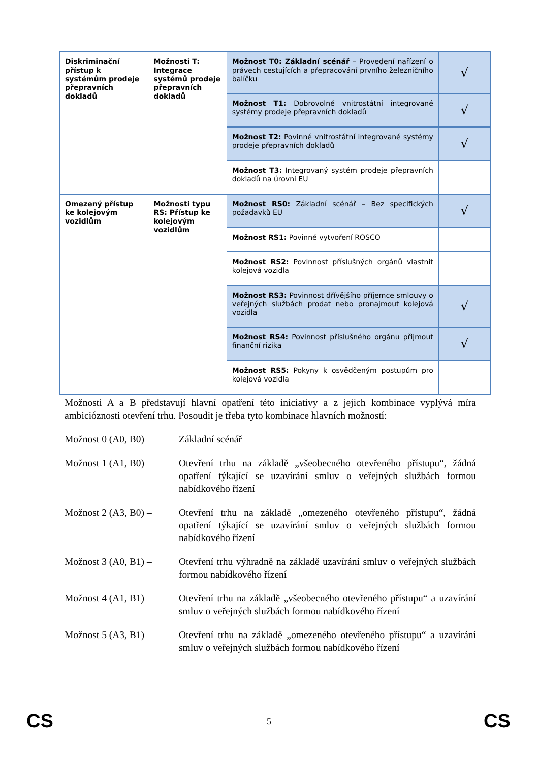| Diskriminační přístup k systémům prodeje přepravních dokladů | Možnosti T: Integrace systémů prodeje přepravních dokladů | Možnost T0: Základní scénář – Provedení nařízení o právech cestujících a přepracování prvního železničního balíčku | √ |
| | | Možnost T1: Dobrovolné vnitrostátní integrované systémy prodeje přepravních dokladů | √ |
| | | Možnost T2: Povinné vnitrostátní integrované systémy prodeje přepravních dokladů | √ |
| | | Možnost T3: Integrovaný systém prodeje přepravních dokladů na úrovni EU | |
| Omezený přístup ke kolejovým vozidlům | Možnosti typu RS: Přístup ke kolejovým vozidlům | Možnost RS0: Základní scénář – Bez specifických požadavků EU | √ |
| | | Možnost RS1: Povinné vytvoření ROSCO | |
| | | Možnost RS2: Povinnost příslušných orgánů vlastnit kolejová vozidla | |
| | | Možnost RS3: Povinnost dřívějšího příjemce smlouvy o veřejných službách prodat nebo pronajmout kolejová vozidla | √ |
| | | Možnost RS4: Povinnost příslušného orgánu přijmout finanční rizika | √ |
| | | Možnost RS5: Pokyny k osvědčeným postupům pro kolejová vozidla | |
Možnosti A a B představují hlavní opatření této iniciativy a z jejich kombinace vyplývá míra ambicióznosti otevření trhu. Posoudit je třeba tyto kombinace hlavních možností:
Možnost 0 (A0, B0) –
Základní scénář
Možnost 1 (A1, B0) –
Otevření trhu na základě „všeobecného otevřeného přístupu“, žádná opatření týkající se uzavírání smluv o veřejných službách formou nabídkového řízení
Možnost 2 (A3, B0) –
Otevření trhu na základě „omezeného otevřeného přístupu“, žádná opatření týkající se uzavírání smluv o veřejných službách formou nabídkového řízení
Možnost 3 (A0, B1) –
Otevření trhu výhradně na základě uzavírání smluv o veřejných službách formou nabídkového řízení
Možnost 4 (A1, B1) –
Otevření trhu na základě „všeobecného otevřeného přístupu“ a uzavírání smluv o veřejných službách formou nabídkového řízení
Možnost 5 (A3, B1) –
Otevření trhu na základě „omezeného otevřeného přístupu“ a uzavírání smluv o veřejných službách formou nabídkového řízení
CS 5 CS